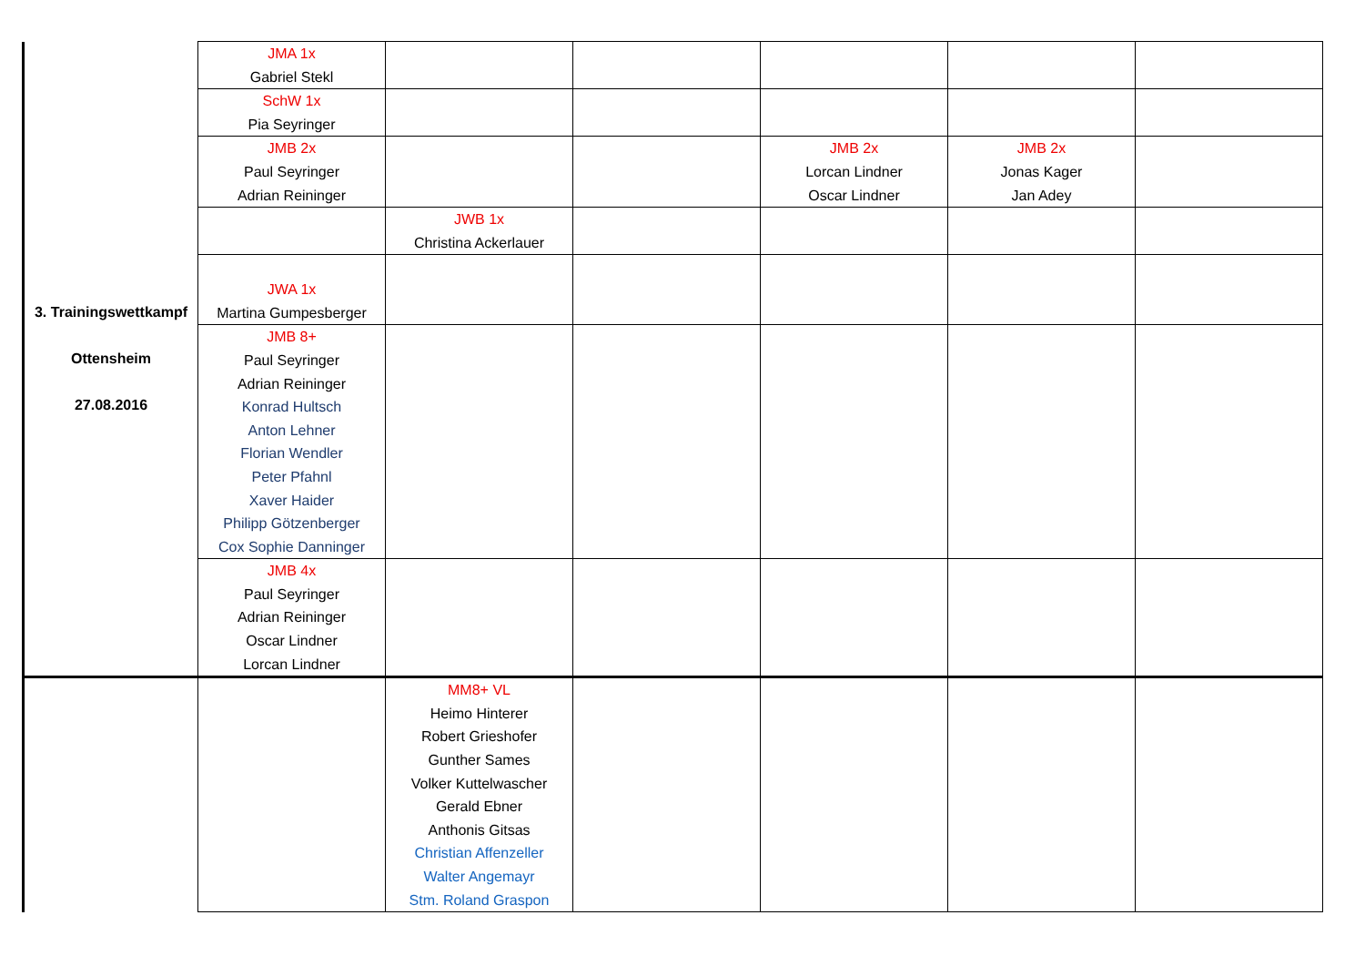| 3. Trainingswettkampf Ottensheim 27.08.2016 | JMA 1x Gabriel Stekl | | | | | |
| | SchW 1x Pia Seyringer | | | | | |
| | JMB 2x Paul Seyringer Adrian Reininger | | | JMB 2x Lorcan Lindner Oscar Lindner | JMB 2x Jonas Kager Jan Adey | |
| | | JWB 1x Christina Ackerlauer | | | | |
| | JWA 1x Martina Gumpesberger | | | | | |
| | JMB 8+ Paul Seyringer Adrian Reininger Konrad Hultsch Anton Lehner Florian Wendler Peter Pfahnl Xaver Haider Philipp Götzenberger Cox Sophie Danninger | | | | | |
| | JMB 4x Paul Seyringer Adrian Reininger Oscar Lindner Lorcan Lindner | | | | | |
| | | MM8+ VL Heimo Hinterer Robert Grieshofer Gunther Sames Volker Kuttelwascher Gerald Ebner Anthonis Gitsas Christian Affenzeller Walter Angemayr Stm. Roland Graspon | | | | |